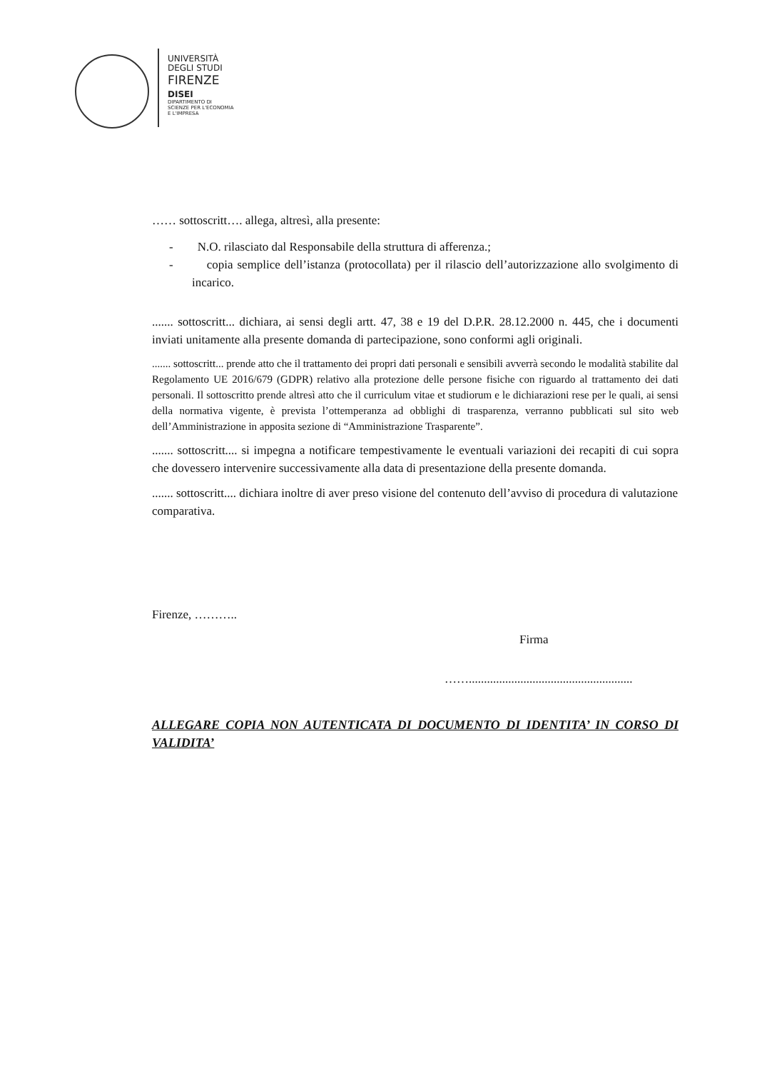UNIVERSITÀ
DEGLI STUDI
FIRENZE
DISEI
DIPARTIMENTO DI
SCIENZE PER L'ECONOMIA
E L'IMPRESA
…… sottoscritt…. allega, altresì, alla presente:
- N.O. rilasciato dal Responsabile della struttura di afferenza.;
- copia semplice dell’istanza (protocollata) per il rilascio dell’autorizzazione allo svolgimento di incarico.
....... sottoscritt... dichiara, ai sensi degli artt. 47, 38 e 19 del D.P.R. 28.12.2000 n. 445, che i documenti inviati unitamente alla presente domanda di partecipazione, sono conformi agli originali.
....... sottoscritt... prende atto che il trattamento dei propri dati personali e sensibili avverrà secondo le modalità stabilite dal Regolamento UE 2016/679 (GDPR) relativo alla protezione delle persone fisiche con riguardo al trattamento dei dati personali. Il sottoscritto prende altresì atto che il curriculum vitae et studiorum e le dichiarazioni rese per le quali, ai sensi della normativa vigente, è prevista l’ottemperanza ad obblighi di trasparenza, verranno pubblicati sul sito web dell’Amministrazione in apposita sezione di “Amministrazione Trasparente”.
....... sottoscritt.... si impegna a notificare tempestivamente le eventuali variazioni dei recapiti di cui sopra che dovessero intervenire successivamente alla data di presentazione della presente domanda.
....... sottoscritt.... dichiara inoltre di aver preso visione del contenuto dell’avviso di procedura di valutazione comparativa.
Firenze, ………..
Firma
……......................................................
ALLEGARE COPIA NON AUTENTICATA DI DOCUMENTO DI IDENTITA’ IN CORSO DI VALIDITA’